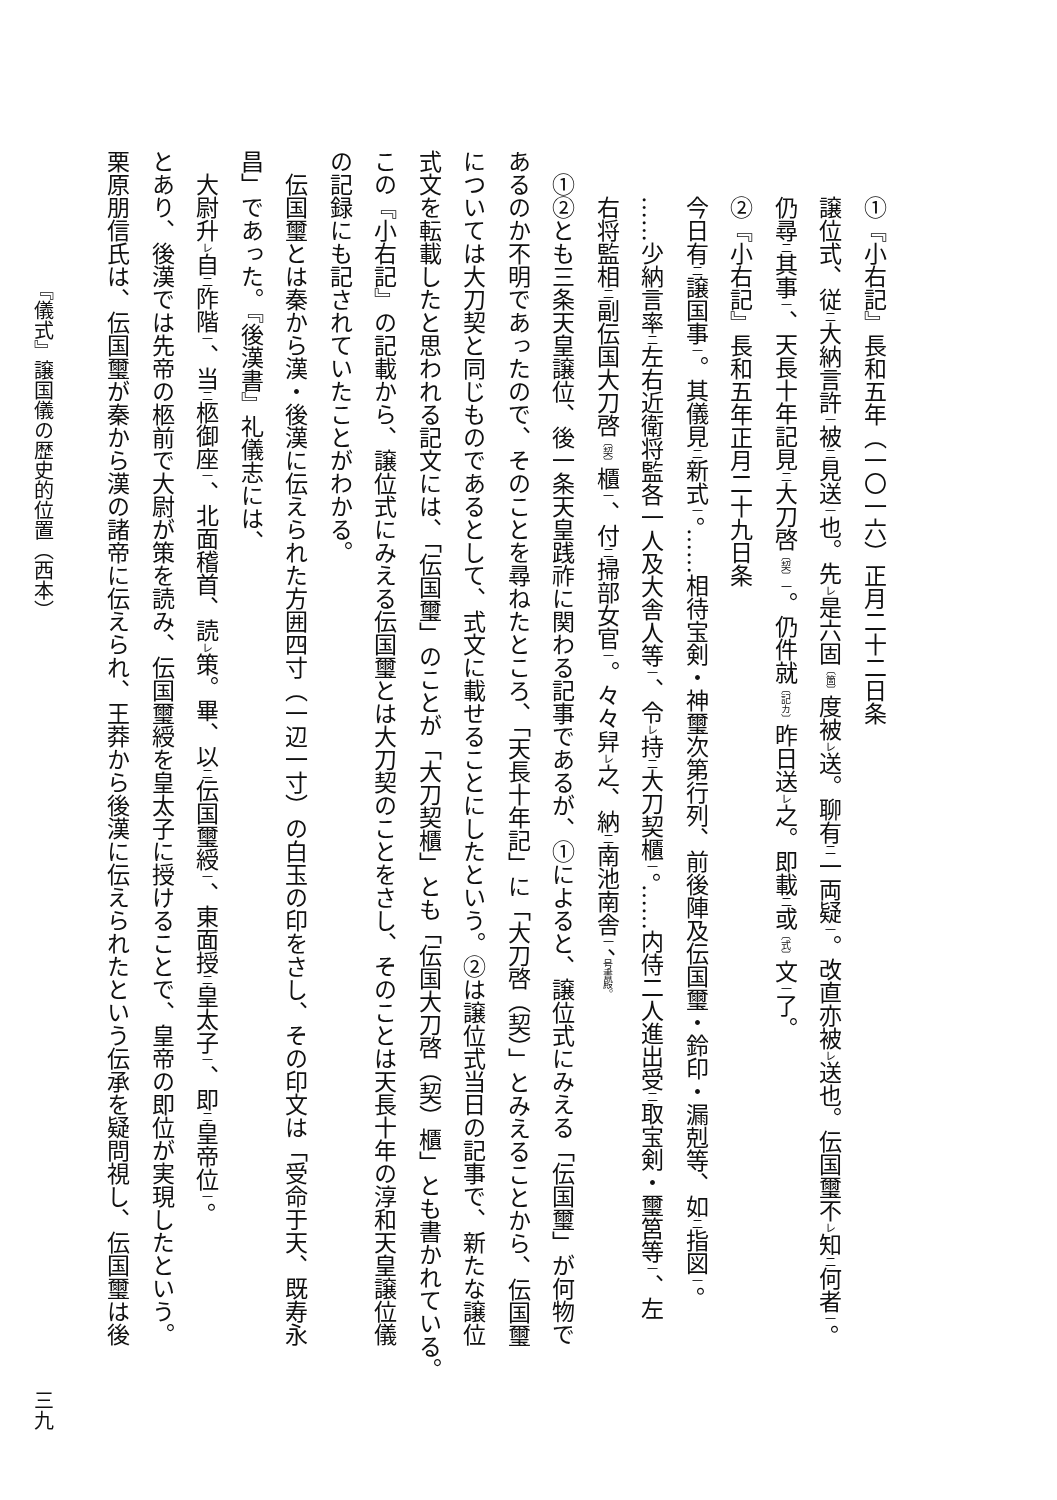①『小右記』長和五年（一〇一六）正月二十二日条
譲位式、従二大納言許一被二見送一也。先レ是六固〔箇〕度被レ送。聊有二一両疑一。改直亦被レ送也。伝国璽不レ知二何者一。
仍尋二其事一、天長十年記見二大刀啓〔契〕一。仍件就〔記カ〕昨日送レ之。即載二或〔式〕文一了。
②『小右記』長和五年正月二十九日条
今日有二譲国事一。其儀見二新式一。……相待宝剣・神璽次第行列、前後陣及伝国璽・鈴印・漏剋等、如二指図一。
……少納言率二左右近衛将監各一人及大舎人等一、令レ持二大刀契櫃一。……内侍二人進出受二取宝剣・璽筥等一、左
右将監相二副伝国大刀啓〔契〕櫃一、付二掃部女官一。々々舁レ之、納二南池南舎一、号書殿。
①②とも三条天皇譲位、後一条天皇践祚に関わる記事であるが、①によると、譲位式にみえる「伝国璽」が何物で
あるのか不明であったので、そのことを尋ねたところ、「天長十年記」に「大刀啓（契）」とみえることから、伝国璽
については大刀契と同じものであるとして、式文に載せることにしたという。②は譲位式当日の記事で、新たな譲位
式文を転載したと思われる記文には、「伝国璽」のことが「大刀契櫃」とも「伝国大刀啓（契）櫃」とも書かれている。
この『小右記』の記載から、譲位式にみえる伝国璽とは大刀契のことをさし、そのことは天長十年の淳和天皇譲位儀
の記録にも記されていたことがわかる。
伝国璽とは秦から漢・後漢に伝えられた方囲四寸（一辺一寸）の白玉の印をさし、その印文は「受命于天、既寿永
昌」であった。『後漢書』礼儀志には、
大尉升レ自二阼階一、当二柩御座一、北面稽首、読レ策。畢、以二伝国璽綬一、東面授二皇太子一、即二皇帝位一。
とあり、後漢では先帝の柩前で大尉が策を読み、伝国璽綬を皇太子に授けることで、皇帝の即位が実現したという。
栗原朋信氏は、伝国璽が秦から漢の諸帝に伝えられ、王莽から後漢に伝えられたという伝承を疑問視し、伝国璽は後
『儀式』譲国儀の歴史的位置（西本） 三九